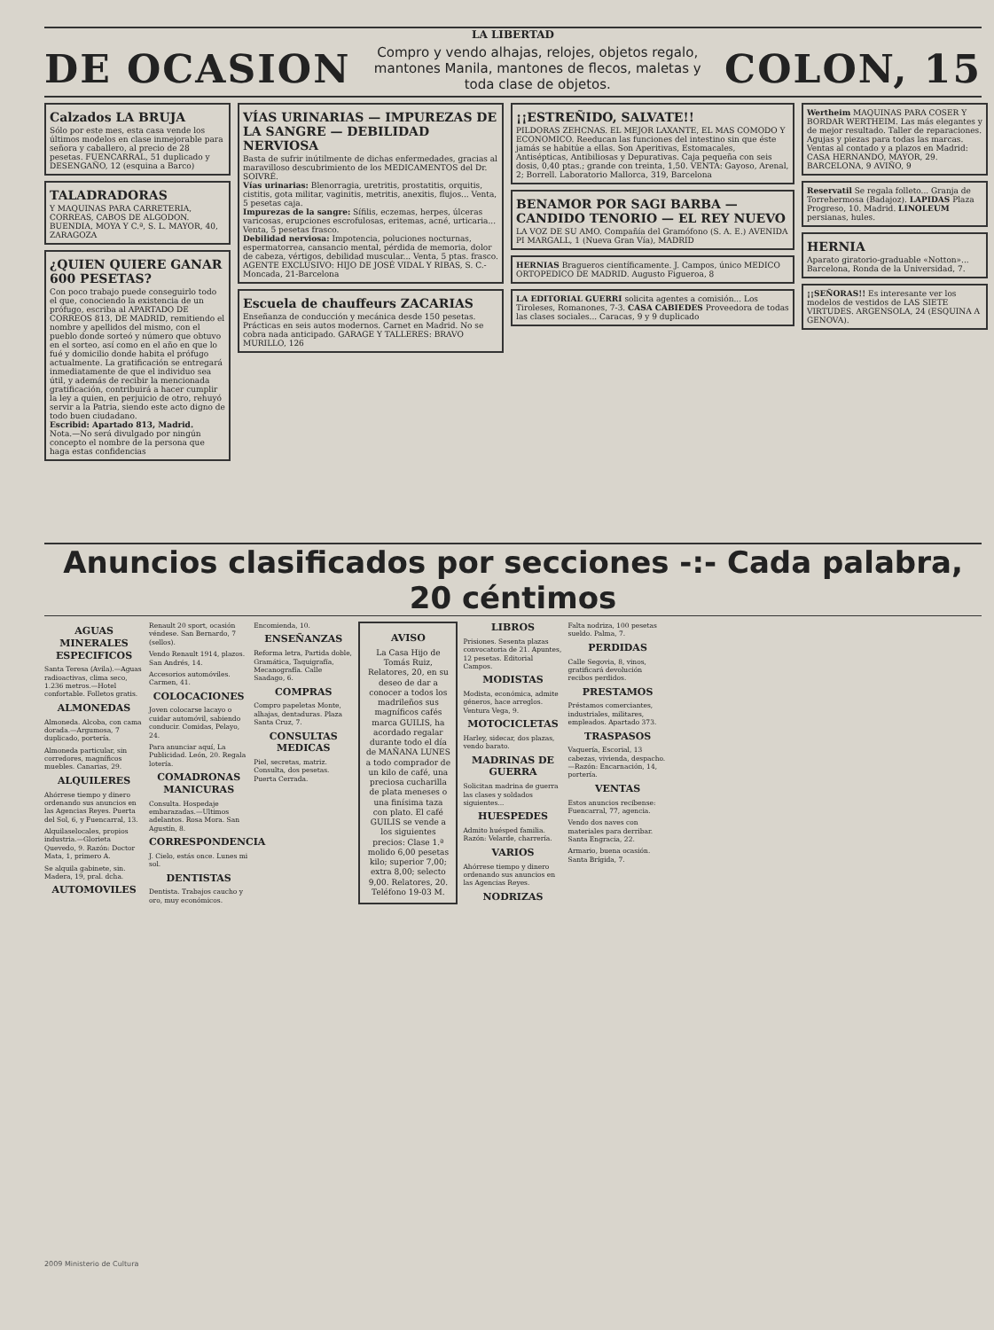LA LIBERTAD
DE OCASION
Compro y vendo alhajas, relojes, objetos regalo, mantones Manila, mantones de flecos, maletas y toda clase de objetos.
COLON, 15
Calzados LA BRUJA
Sólo por este mes, esta casa vende los últimos modelos en clase inmejorable para señora y caballero, al precio de 28 pesetas. FUENCARRAL, 51 duplicado y DESENGAÑO, 12 (esquina a Barco)
TALADRADORAS
Y MAQUINAS PARA CARRETERIA, CORREAS, CABOS DE ALGODON. BUENDIA, MOYA Y C.ª, S. L. MAYOR, 40, ZARAGOZA
¿QUIEN QUIERE GANAR 600 PESETAS?
Con poco trabajo puede conseguirlo todo el que, conociendo la existencia de un prófugo, escriba al APARTADO DE CORREOS 813, DE MADRID, remitiendo el nombre y apellidos del mismo, con el pueblo donde sorteó y número que obtuvo en el sorteo, así como en el año en que lo fué y domicilio donde habita el prófugo actualmente. La gratificación se entregará inmediatamente de que el individuo sea útil, y además de recibir la mencionada gratificación, contribuirá a hacer cumplir la ley a quien, en perjuicio de otro, rehuyó servir a la Patria, siendo este acto digno de todo buen ciudadano.
Escribid: Apartado 813, Madrid.
Nota.—No será divulgado por ningún concepto el nombre de la persona que haga estas confidencias
VÍAS URINARIAS — IMPUREZAS DE LA SANGRE — DEBILIDAD NERVIOSA
Basta de sufrir inútilmente de dichas enfermedades, gracias al maravilloso descubrimiento de los MEDICAMENTOS del Dr. SOIVRÉ.
Vías urinarias: Blenorragia, uretritis, prostatitis, orquitis, cistitis, gota militar, vaginitis, metritis, anexitis, flujos... Venta, 5 pesetas caja.
Impurezas de la sangre: Sífilis, eczemas, herpes, úlceras varicosas, erupciones escrofulosas, eritemas, acné, urticaria... Venta, 5 pesetas frasco.
Debilidad nerviosa: Impotencia, poluciones nocturnas, espermatorrea, cansancio mental, pérdida de memoria, dolor de cabeza, vértigos, debilidad muscular... Venta, 5 ptas. frasco.
AGENTE EXCLUSIVO: HIJO DE JOSÉ VIDAL Y RIBAS, S. C.-Moncada, 21-Barcelona
Escuela de chauffeurs ZACARIAS
Enseñanza de conducción y mecánica desde 150 pesetas. Prácticas en seis autos modernos. Carnet en Madrid. No se cobra nada anticipado. GARAGE Y TALLERES: BRAVO MURILLO, 126
¡¡ESTREÑIDO, SALVATE!!
PILDORAS ZEHCNAS. EL MEJOR LAXANTE, EL MAS COMODO Y ECONOMICO. Reeducan las funciones del intestino sin que éste jamás se habitúe a ellas. Son Aperitivas, Estomacales, Antisépticas, Antibiliosas y Depurativas. Caja pequeña con seis dosis, 0,40 ptas.; grande con treinta, 1,50. VENTA: Gayoso, Arenal, 2; Borrell. Laboratorio Mallorca, 319, Barcelona
BENAMOR POR SAGI BARBA — CANDIDO TENORIO — EL REY NUEVO
LA VOZ DE SU AMO. Compañía del Gramófono (S. A. E.) AVENIDA PI MARGALL, 1 (Nueva Gran Vía), MADRID
HERNIAS Bragueros científicamente. J. Campos, único MEDICO ORTOPEDICO DE MADRID. Augusto Figueroa, 8
LA EDITORIAL GUERRI solicita agentes a comisión... Los Tiroleses, Romanones, 7-3. CASA CABIEDES Proveedora de todas las clases sociales... Caracas, 9 y 9 duplicado
Wertheim MAQUINAS PARA COSER Y BORDAR WERTHEIM. Las más elegantes y de mejor resultado. Taller de reparaciones. Agujas y piezas para todas las marcas. Ventas al contado y a plazos en Madrid: CASA HERNANDO, MAYOR, 29. BARCELONA, 9 AVIÑO, 9
Reservatil Se regala folleto... Granja de Torrehermosa (Badajoz). LAPIDAS Plaza Progreso, 10. Madrid. LINOLEUM persianas, hules.
HERNIA
Aparato giratorio-graduable «Notton»... Barcelona, Ronda de la Universidad, 7.
¡¡SEÑORAS!! Es interesante ver los modelos de vestidos de LAS SIETE VIRTUDES. ARGENSOLA, 24 (ESQUINA A GENOVA).
Anuncios clasificados por secciones -:- Cada palabra, 20 céntimos
AGUAS MINERALES ESPECIFICOS
Santa Teresa (Avila).—Aguas radioactivas, clima seco, 1.236 metros.—Hotel confortable. Folletos gratis.
ALMONEDAS
Almoneda. Alcoba, con cama dorada.—Argumosa, 7 duplicado, portería.
Almoneda particular, sin corredores, magníficos muebles. Canarias, 29.
ALQUILERES
Ahórrese tiempo y dinero ordenando sus anuncios en las Agencias Reyes. Puerta del Sol, 6, y Fuencarral, 13.
Alquilaselocales, propios industria.—Glorieta Quevedo, 9. Razón: Doctor Mata, 1, primero A.
Se alquila gabinete, sin. Madera, 19, pral. dcha.
AUTOMOVILES
Renault 20 sport, ocasión véndese. San Bernardo, 7 (sellos).
Vendo Renault 1914, plazos. San Andrés, 14.
Accesorios automóviles. Carmen, 41.
COLOCACIONES
Joven colocarse lacayo o cuidar automóvil, sabiendo conducir. Comidas, Pelayo, 24.
Para anunciar aquí, La Publicidad. León, 20. Regala lotería.
COMADRONAS MANICURAS
Consulta. Hospedaje embarazadas.—Ultimos adelantos. Rosa Mora. San Agustín, 8.
CORRESPONDENCIA
J. Cielo, estás once. Lunes mi sol.
DENTISTAS
Dentista. Trabajos caucho y oro, muy económicos. Encomienda, 10.
ENSEÑANZAS
Reforma letra, Partida doble, Gramática, Taquigrafía, Mecanografía. Calle Saadago, 6.
COMPRAS
Compro papeletas Monte, alhajas, dentaduras. Plaza Santa Cruz, 7.
CONSULTAS MEDICAS
Piel, secretas, matriz. Consulta, dos pesetas. Puerta Cerrada.
AVISO
La Casa Hijo de Tomás Ruiz, Relatores, 20, en su deseo de dar a conocer a todos los madrileños sus magníficos cafés marca GUILIS, ha acordado regalar durante todo el día de MAÑANA LUNES a todo comprador de un kilo de café, una preciosa cucharilla de plata meneses o una finísima taza con plato. El café GUILIS se vende a los siguientes precios: Clase 1.ª molido 6,00 pesetas kilo; superior 7,00; extra 8,00; selecto 9,00. Relatores, 20. Teléfono 19-03 M.
LIBROS
Prisiones. Sesenta plazas convocatoria de 21. Apuntes, 12 pesetas. Editorial Campos.
MODISTAS
Modista, económica, admite géneros, hace arreglos. Ventura Vega, 9.
MOTOCICLETAS
Harley, sidecar, dos plazas, vendo barato.
MADRINAS DE GUERRA
Solicitan madrina de guerra las clases y soldados siguientes...
HUESPEDES
Admito huésped familia. Razón: Velarde, charrería.
VARIOS
Ahórrese tiempo y dinero ordenando sus anuncios en las Agencias Reyes.
NODRIZAS
Falta nodriza, 100 pesetas sueldo. Palma, 7.
PERDIDAS
Calle Segovia, 8, vinos, gratificará devolución recibos perdidos.
PRESTAMOS
Préstamos comerciantes, industriales, militares, empleados. Apartado 373.
TRASPASOS
Vaquería, Escorial, 13 cabezas, vivienda, despacho.—Razón: Encarnación, 14, portería.
VENTAS
Estos anuncios recíbense: Fuencarral, 77, agencia.
Vendo dos naves con materiales para derribar. Santa Engracia, 22.
Armario, buena ocasión. Santa Brígida, 7.
2009 Ministerio de Cultura